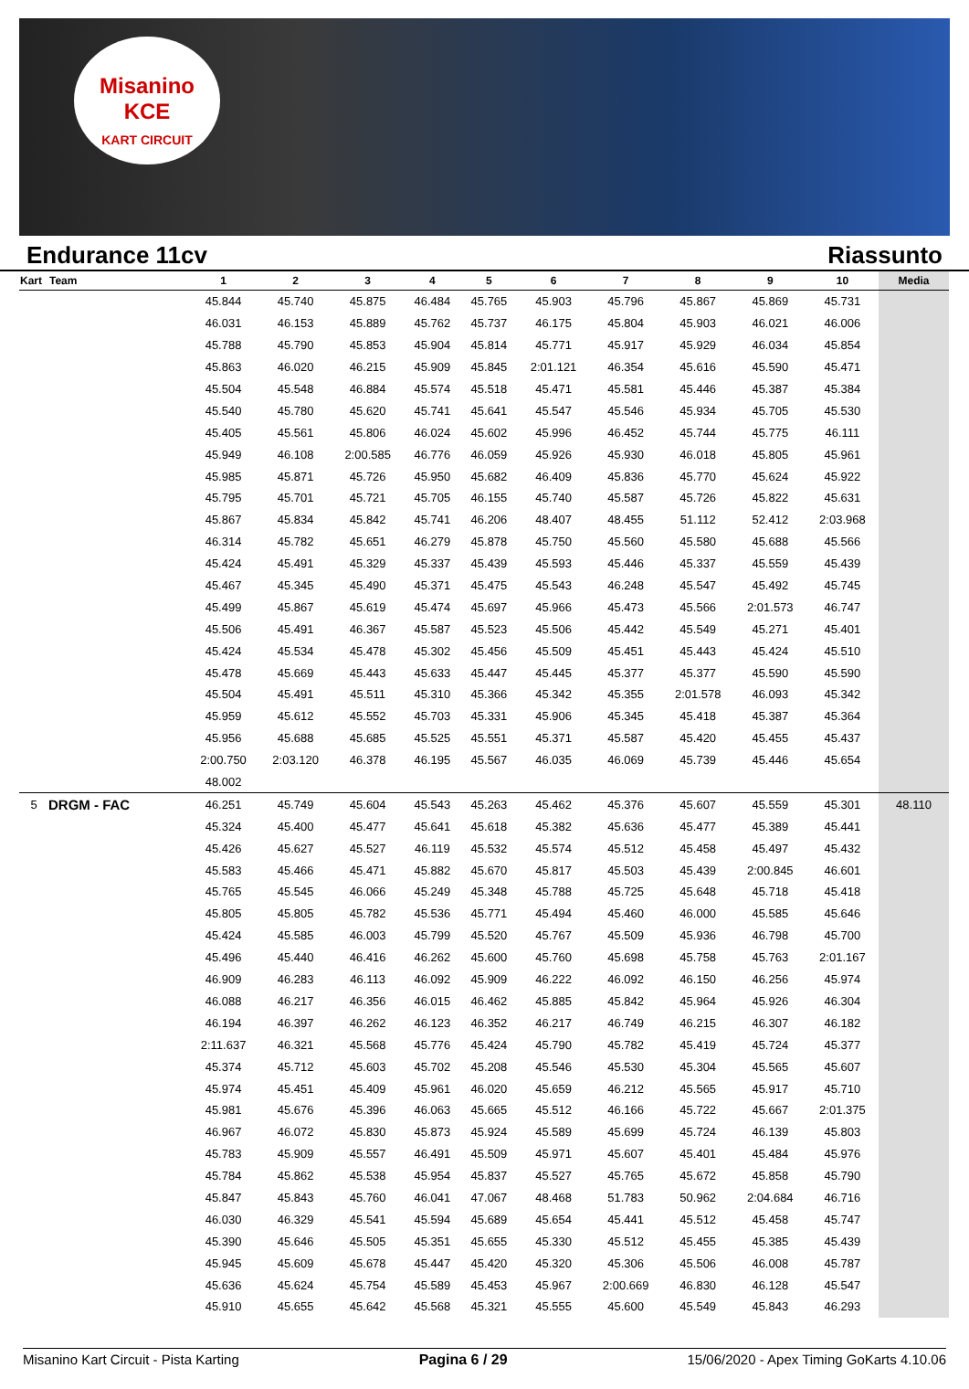Misanino
KCE
KART CIRCUIT
Endurance 11cv Riassunto
| Kart | Team | 1 | 2 | 3 | 4 | 5 | 6 | 7 | 8 | 9 | 10 | Media |
| --- | --- | --- | --- | --- | --- | --- | --- | --- | --- | --- | --- | --- |
| | | 45.844 | 45.740 | 45.875 | 46.484 | 45.765 | 45.903 | 45.796 | 45.867 | 45.869 | 45.731 | |
| | | 46.031 | 46.153 | 45.889 | 45.762 | 45.737 | 46.175 | 45.804 | 45.903 | 46.021 | 46.006 | |
| | | 45.788 | 45.790 | 45.853 | 45.904 | 45.814 | 45.771 | 45.917 | 45.929 | 46.034 | 45.854 | |
| | | 45.863 | 46.020 | 46.215 | 45.909 | 45.845 | 2:01.121 | 46.354 | 45.616 | 45.590 | 45.471 | |
| | | 45.504 | 45.548 | 46.884 | 45.574 | 45.518 | 45.471 | 45.581 | 45.446 | 45.387 | 45.384 | |
| | | 45.540 | 45.780 | 45.620 | 45.741 | 45.641 | 45.547 | 45.546 | 45.934 | 45.705 | 45.530 | |
| | | 45.405 | 45.561 | 45.806 | 46.024 | 45.602 | 45.996 | 46.452 | 45.744 | 45.775 | 46.111 | |
| | | 45.949 | 46.108 | 2:00.585 | 46.776 | 46.059 | 45.926 | 45.930 | 46.018 | 45.805 | 45.961 | |
| | | 45.985 | 45.871 | 45.726 | 45.950 | 45.682 | 46.409 | 45.836 | 45.770 | 45.624 | 45.922 | |
| | | 45.795 | 45.701 | 45.721 | 45.705 | 46.155 | 45.740 | 45.587 | 45.726 | 45.822 | 45.631 | |
| | | 45.867 | 45.834 | 45.842 | 45.741 | 46.206 | 48.407 | 48.455 | 51.112 | 52.412 | 2:03.968 | |
| | | 46.314 | 45.782 | 45.651 | 46.279 | 45.878 | 45.750 | 45.560 | 45.580 | 45.688 | 45.566 | |
| | | 45.424 | 45.491 | 45.329 | 45.337 | 45.439 | 45.593 | 45.446 | 45.337 | 45.559 | 45.439 | |
| | | 45.467 | 45.345 | 45.490 | 45.371 | 45.475 | 45.543 | 46.248 | 45.547 | 45.492 | 45.745 | |
| | | 45.499 | 45.867 | 45.619 | 45.474 | 45.697 | 45.966 | 45.473 | 45.566 | 2:01.573 | 46.747 | |
| | | 45.506 | 45.491 | 46.367 | 45.587 | 45.523 | 45.506 | 45.442 | 45.549 | 45.271 | 45.401 | |
| | | 45.424 | 45.534 | 45.478 | 45.302 | 45.456 | 45.509 | 45.451 | 45.443 | 45.424 | 45.510 | |
| | | 45.478 | 45.669 | 45.443 | 45.633 | 45.447 | 45.445 | 45.377 | 45.377 | 45.590 | 45.590 | |
| | | 45.504 | 45.491 | 45.511 | 45.310 | 45.366 | 45.342 | 45.355 | 2:01.578 | 46.093 | 45.342 | |
| | | 45.959 | 45.612 | 45.552 | 45.703 | 45.331 | 45.906 | 45.345 | 45.418 | 45.387 | 45.364 | |
| | | 45.956 | 45.688 | 45.685 | 45.525 | 45.551 | 45.371 | 45.587 | 45.420 | 45.455 | 45.437 | |
| | | 2:00.750 | 2:03.120 | 46.378 | 46.195 | 45.567 | 46.035 | 46.069 | 45.739 | 45.446 | 45.654 | |
| | | 48.002 | | | | | | | | | | |
| 5 | DRGM - FAC | 46.251 | 45.749 | 45.604 | 45.543 | 45.263 | 45.462 | 45.376 | 45.607 | 45.559 | 45.301 | 48.110 |
| | | 45.324 | 45.400 | 45.477 | 45.641 | 45.618 | 45.382 | 45.636 | 45.477 | 45.389 | 45.441 | |
| | | 45.426 | 45.627 | 45.527 | 46.119 | 45.532 | 45.574 | 45.512 | 45.458 | 45.497 | 45.432 | |
| | | 45.583 | 45.466 | 45.471 | 45.882 | 45.670 | 45.817 | 45.503 | 45.439 | 2:00.845 | 46.601 | |
| | | 45.765 | 45.545 | 46.066 | 45.249 | 45.348 | 45.788 | 45.725 | 45.648 | 45.718 | 45.418 | |
| | | 45.805 | 45.805 | 45.782 | 45.536 | 45.771 | 45.494 | 45.460 | 46.000 | 45.585 | 45.646 | |
| | | 45.424 | 45.585 | 46.003 | 45.799 | 45.520 | 45.767 | 45.509 | 45.936 | 46.798 | 45.700 | |
| | | 45.496 | 45.440 | 46.416 | 46.262 | 45.600 | 45.760 | 45.698 | 45.758 | 45.763 | 2:01.167 | |
| | | 46.909 | 46.283 | 46.113 | 46.092 | 45.909 | 46.222 | 46.092 | 46.150 | 46.256 | 45.974 | |
| | | 46.088 | 46.217 | 46.356 | 46.015 | 46.462 | 45.885 | 45.842 | 45.964 | 45.926 | 46.304 | |
| | | 46.194 | 46.397 | 46.262 | 46.123 | 46.352 | 46.217 | 46.749 | 46.215 | 46.307 | 46.182 | |
| | | 2:11.637 | 46.321 | 45.568 | 45.776 | 45.424 | 45.790 | 45.782 | 45.419 | 45.724 | 45.377 | |
| | | 45.374 | 45.712 | 45.603 | 45.702 | 45.208 | 45.546 | 45.530 | 45.304 | 45.565 | 45.607 | |
| | | 45.974 | 45.451 | 45.409 | 45.961 | 46.020 | 45.659 | 46.212 | 45.565 | 45.917 | 45.710 | |
| | | 45.981 | 45.676 | 45.396 | 46.063 | 45.665 | 45.512 | 46.166 | 45.722 | 45.667 | 2:01.375 | |
| | | 46.967 | 46.072 | 45.830 | 45.873 | 45.924 | 45.589 | 45.699 | 45.724 | 46.139 | 45.803 | |
| | | 45.783 | 45.909 | 45.557 | 46.491 | 45.509 | 45.971 | 45.607 | 45.401 | 45.484 | 45.976 | |
| | | 45.784 | 45.862 | 45.538 | 45.954 | 45.837 | 45.527 | 45.765 | 45.672 | 45.858 | 45.790 | |
| | | 45.847 | 45.843 | 45.760 | 46.041 | 47.067 | 48.468 | 51.783 | 50.962 | 2:04.684 | 46.716 | |
| | | 46.030 | 46.329 | 45.541 | 45.594 | 45.689 | 45.654 | 45.441 | 45.512 | 45.458 | 45.747 | |
| | | 45.390 | 45.646 | 45.505 | 45.351 | 45.655 | 45.330 | 45.512 | 45.455 | 45.385 | 45.439 | |
| | | 45.945 | 45.609 | 45.678 | 45.447 | 45.420 | 45.320 | 45.306 | 45.506 | 46.008 | 45.787 | |
| | | 45.636 | 45.624 | 45.754 | 45.589 | 45.453 | 45.967 | 2:00.669 | 46.830 | 46.128 | 45.547 | |
| | | 45.910 | 45.655 | 45.642 | 45.568 | 45.321 | 45.555 | 45.600 | 45.549 | 45.843 | 46.293 | |
Misanino Kart Circuit - Pista Karting Pagina 6 / 29 15/06/2020 - Apex Timing GoKarts 4.10.06